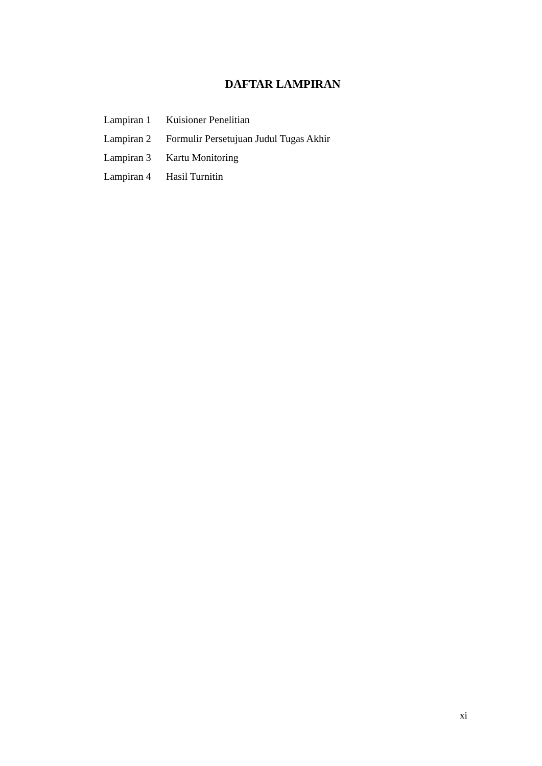DAFTAR LAMPIRAN
Lampiran 1 Kuisioner Penelitian
Lampiran 2 Formulir Persetujuan Judul Tugas Akhir
Lampiran 3 Kartu Monitoring
Lampiran 4 Hasil Turnitin
xi